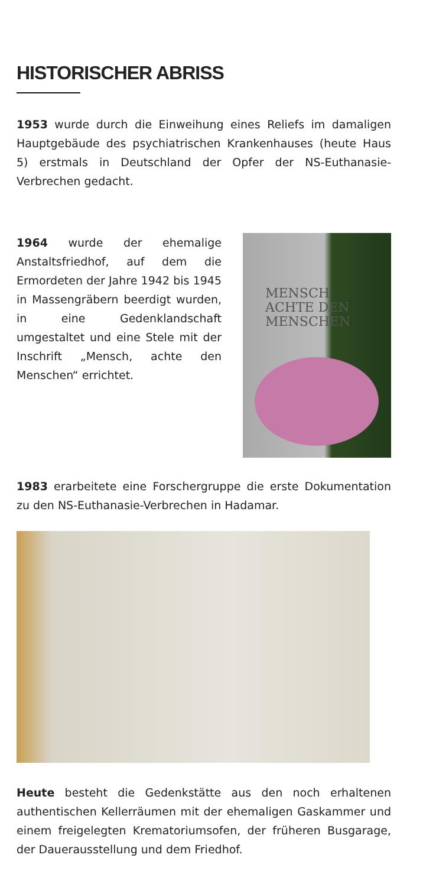HISTORISCHER ABRISS
1953 wurde durch die Einweihung eines Reliefs im damaligen Hauptgebäude des psychiatrischen Krankenhauses (heute Haus 5) erstmals in Deutschland der Opfer der NS-Euthanasie-Verbrechen gedacht.
1964 wurde der ehemalige Anstaltsfriedhof, auf dem die Ermordeten der Jahre 1942 bis 1945 in Massengräbern beerdigt wurden, in eine Gedenklandschaft umgestaltet und eine Stele mit der Inschrift „Mensch, achte den Menschen“ errichtet.
MENSCH
ACHTE DEN
MENSCHEN
1983 erarbeitete eine Forschergruppe die erste Dokumentation zu den NS-Euthanasie-Verbrechen in Hadamar.
Heute besteht die Gedenkstätte aus den noch erhaltenen authentischen Kellerräumen mit der ehemaligen Gaskammer und einem freigelegten Krematoriumsofen, der früheren Busgarage, der Dauerausstellung und dem Friedhof.